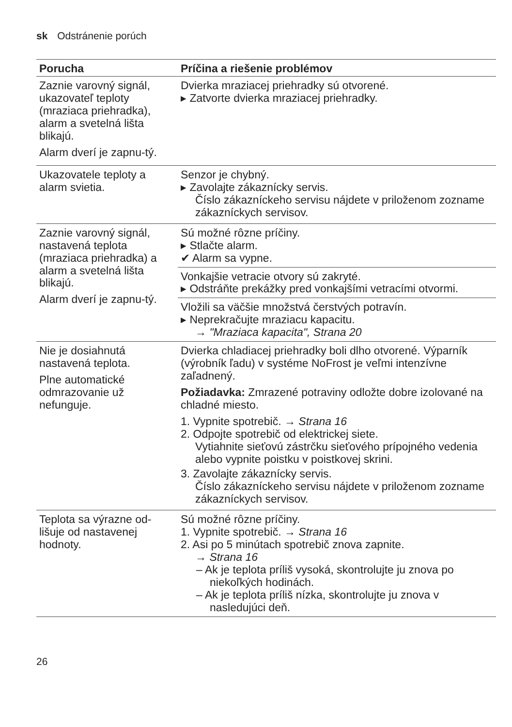sk Odstránenie porúch
| Porucha | Príčina a riešenie problémov |
| --- | --- |
| Zaznie varovný signál, ukazovateľ teploty (mraziaca priehradka), alarm a svetelná lišta blikajú. Alarm dverí je zapnu-tý. | Dvierka mraziacej priehradky sú otvorené. ▸ Zatvorte dvierka mraziacej priehradky. |
| Ukazovatele teploty a alarm svietia. | Senzor je chybný. ▸ Zavolajte zákaznícky servis. Číslo zákazníckeho servisu nájdete v priloženom zozname zákazníckych servisov. |
| Zaznie varovný signál, nastavená teplota (mraziaca priehradka) a alarm a svetelná lišta blikajú. Alarm dverí je zapnu-tý. | Sú možné rôzne príčiny. ▸ Stlačte alarm. ✔ Alarm sa vypne. |
| | Vonkajšie vetracie otvory sú zakryté. ▸ Odstráňte prekážky pred vonkajšími vetracími otvormi. |
| | Vložili sa väčšie množstvá čerstvých potravín. ▸ Neprekračujte mraziacu kapacitu. → "Mraziaca kapacita", Strana 20 |
| Nie je dosiahnutá nastavená teplota. Plne automatické odmrazovanie už nefunguje. | Dvierka chladiacej priehradky boli dlho otvorené. Výparník (výrobník ľadu) v systéme NoFrost je veľmi intenzívne zaľadnený. Požiadavka: Zmrazené potraviny odložte dobre izolované na chladné miesto. 1. Vypnite spotrebič. → Strana 16 2. Odpojte spotrebič od elektrickej siete. Vytiahnite sieťovú zástrčku sieťového prípojného vedenia alebo vypnite poistku v poistkovej skrini. 3. Zavolajte zákaznícky servis. Číslo zákazníckeho servisu nájdete v priloženom zozname zákazníckych servisov. |
| Teplota sa výrazne od-lišuje od nastavenej hodnoty. | Sú možné rôzne príčiny. 1. Vypnite spotrebič. → Strana 16 2. Asi po 5 minútach spotrebič znova zapnite. → Strana 16 – Ak je teplota príliš vysoká, skontrolujte ju znova po niekoľkých hodinách. – Ak je teplota príliš nízka, skontrolujte ju znova v nasledujúci deň. |
26